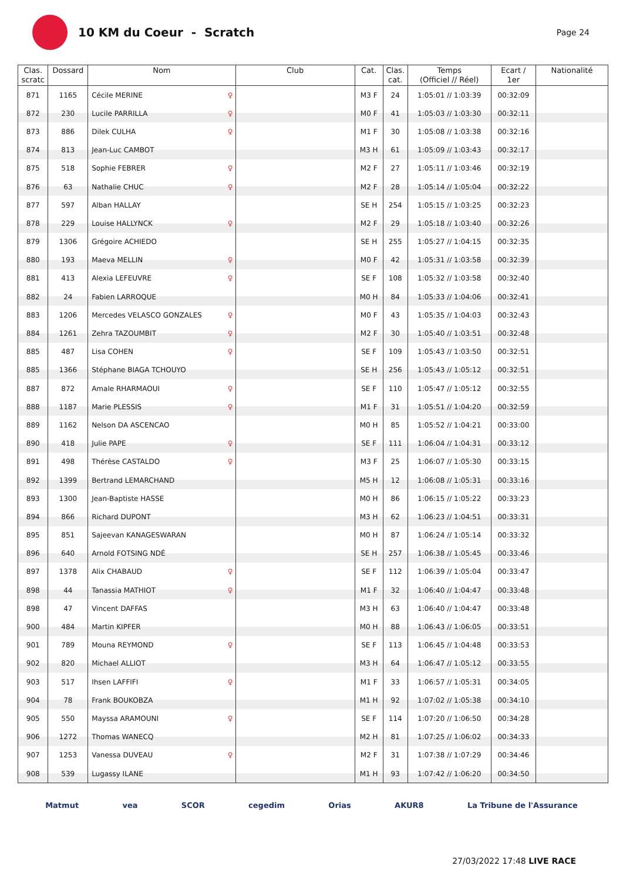10 KM du Coeur - Scratch
Page 24
| Clas. scratc | Dossard | Nom | Club | Cat. | Clas. cat. | Temps (Officiel // Réel) | Ecart / 1er | Nationalité |
| --- | --- | --- | --- | --- | --- | --- | --- | --- |
| 871 | 1165 | Cécile MERINE ♀ | | M3 F | 24 | 1:05:01 // 1:03:39 | 00:32:09 | |
| 872 | 230 | Lucile PARRILLA ♀ | | M0 F | 41 | 1:05:03 // 1:03:30 | 00:32:11 | |
| 873 | 886 | Dilek CULHA ♀ | | M1 F | 30 | 1:05:08 // 1:03:38 | 00:32:16 | |
| 874 | 813 | Jean-Luc CAMBOT | | M3 H | 61 | 1:05:09 // 1:03:43 | 00:32:17 | |
| 875 | 518 | Sophie FEBRER ♀ | | M2 F | 27 | 1:05:11 // 1:03:46 | 00:32:19 | |
| 876 | 63 | Nathalie CHUC ♀ | | M2 F | 28 | 1:05:14 // 1:05:04 | 00:32:22 | |
| 877 | 597 | Alban HALLAY | | SE H | 254 | 1:05:15 // 1:03:25 | 00:32:23 | |
| 878 | 229 | Louise HALLYNCK ♀ | | M2 F | 29 | 1:05:18 // 1:03:40 | 00:32:26 | |
| 879 | 1306 | Grégoire ACHIEDO | | SE H | 255 | 1:05:27 // 1:04:15 | 00:32:35 | |
| 880 | 193 | Maeva MELLIN ♀ | | M0 F | 42 | 1:05:31 // 1:03:58 | 00:32:39 | |
| 881 | 413 | Alexia LEFEUVRE ♀ | | SE F | 108 | 1:05:32 // 1:03:58 | 00:32:40 | |
| 882 | 24 | Fabien LARROQUE | | M0 H | 84 | 1:05:33 // 1:04:06 | 00:32:41 | |
| 883 | 1206 | Mercedes VELASCO GONZALES ♀ | | M0 F | 43 | 1:05:35 // 1:04:03 | 00:32:43 | |
| 884 | 1261 | Zehra TAZOUMBIT ♀ | | M2 F | 30 | 1:05:40 // 1:03:51 | 00:32:48 | |
| 885 | 487 | Lisa COHEN ♀ | | SE F | 109 | 1:05:43 // 1:03:50 | 00:32:51 | |
| 885 | 1366 | Stéphane BIAGA TCHOUYO | | SE H | 256 | 1:05:43 // 1:05:12 | 00:32:51 | |
| 887 | 872 | Amale RHARMAOUI ♀ | | SE F | 110 | 1:05:47 // 1:05:12 | 00:32:55 | |
| 888 | 1187 | Marie PLESSIS ♀ | | M1 F | 31 | 1:05:51 // 1:04:20 | 00:32:59 | |
| 889 | 1162 | Nelson DA ASCENCAO | | M0 H | 85 | 1:05:52 // 1:04:21 | 00:33:00 | |
| 890 | 418 | Julie PAPE ♀ | | SE F | 111 | 1:06:04 // 1:04:31 | 00:33:12 | |
| 891 | 498 | Thérèse CASTALDO ♀ | | M3 F | 25 | 1:06:07 // 1:05:30 | 00:33:15 | |
| 892 | 1399 | Bertrand LEMARCHAND | | M5 H | 12 | 1:06:08 // 1:05:31 | 00:33:16 | |
| 893 | 1300 | Jean-Baptiste HASSE | | M0 H | 86 | 1:06:15 // 1:05:22 | 00:33:23 | |
| 894 | 866 | Richard DUPONT | | M3 H | 62 | 1:06:23 // 1:04:51 | 00:33:31 | |
| 895 | 851 | Sajeevan KANAGESWARAN | | M0 H | 87 | 1:06:24 // 1:05:14 | 00:33:32 | |
| 896 | 640 | Arnold FOTSING NDÉ | | SE H | 257 | 1:06:38 // 1:05:45 | 00:33:46 | |
| 897 | 1378 | Alix CHABAUD ♀ | | SE F | 112 | 1:06:39 // 1:05:04 | 00:33:47 | |
| 898 | 44 | Tanassia MATHIOT ♀ | | M1 F | 32 | 1:06:40 // 1:04:47 | 00:33:48 | |
| 898 | 47 | Vincent DAFFAS | | M3 H | 63 | 1:06:40 // 1:04:47 | 00:33:48 | |
| 900 | 484 | Martin KIPFER | | M0 H | 88 | 1:06:43 // 1:06:05 | 00:33:51 | |
| 901 | 789 | Mouna REYMOND ♀ | | SE F | 113 | 1:06:45 // 1:04:48 | 00:33:53 | |
| 902 | 820 | Michael ALLIOT | | M3 H | 64 | 1:06:47 // 1:05:12 | 00:33:55 | |
| 903 | 517 | Ihsen LAFFIFI ♀ | | M1 F | 33 | 1:06:57 // 1:05:31 | 00:34:05 | |
| 904 | 78 | Frank BOUKOBZA | | M1 H | 92 | 1:07:02 // 1:05:38 | 00:34:10 | |
| 905 | 550 | Mayssa ARAMOUNI ♀ | | SE F | 114 | 1:07:20 // 1:06:50 | 00:34:28 | |
| 906 | 1272 | Thomas WANECQ | | M2 H | 81 | 1:07:25 // 1:06:02 | 00:34:33 | |
| 907 | 1253 | Vanessa DUVEAU ♀ | | M2 F | 31 | 1:07:38 // 1:07:29 | 00:34:46 | |
| 908 | 539 | Lugassy ILANE | | M1 H | 93 | 1:07:42 // 1:06:20 | 00:34:50 | |
Matmut vea SCOR cegedim Orias AKUR8 La Tribune de l'Assurance
27/03/2022 17:48 LIVE RACE